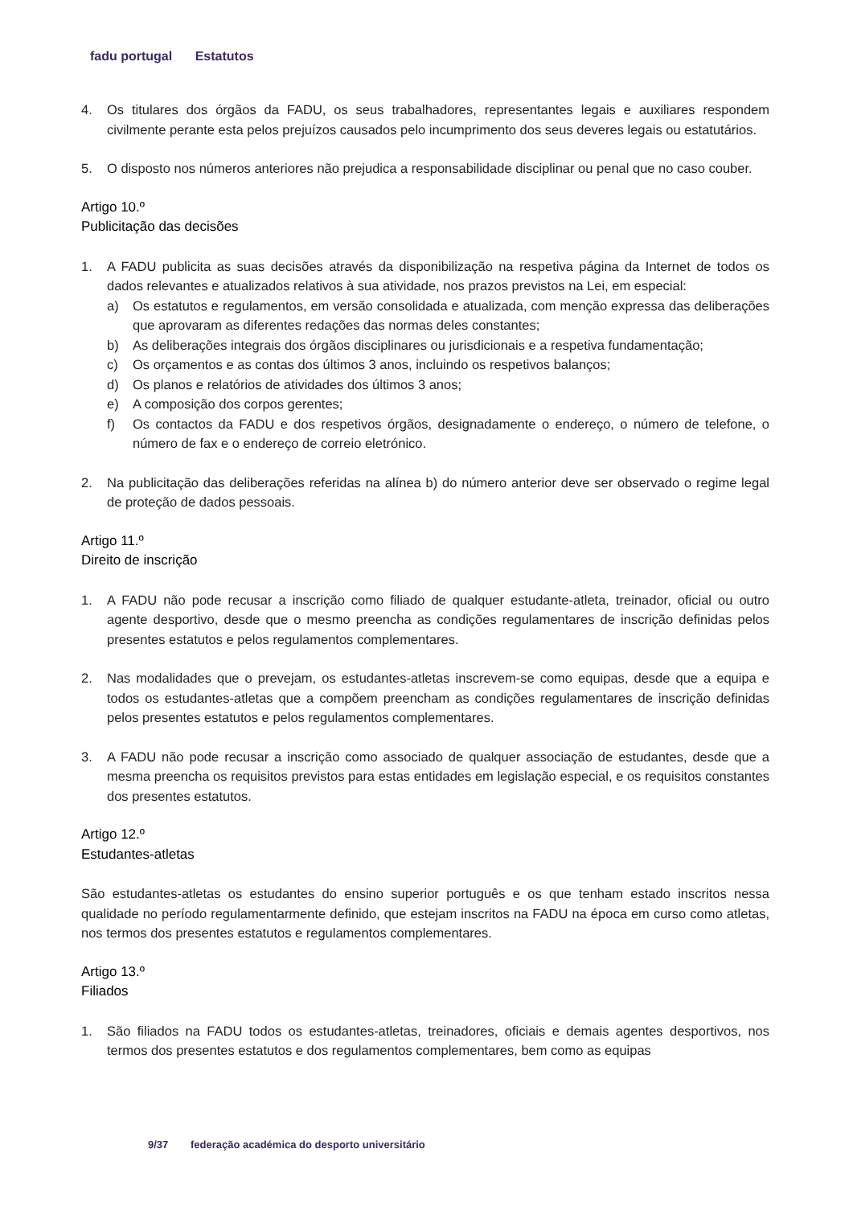fadu portugal Estatutos
4. Os titulares dos órgãos da FADU, os seus trabalhadores, representantes legais e auxiliares respondem civilmente perante esta pelos prejuízos causados pelo incumprimento dos seus deveres legais ou estatutários.
5. O disposto nos números anteriores não prejudica a responsabilidade disciplinar ou penal que no caso couber.
Artigo 10.º
Publicitação das decisões
1. A FADU publicita as suas decisões através da disponibilização na respetiva página da Internet de todos os dados relevantes e atualizados relativos à sua atividade, nos prazos previstos na Lei, em especial:
a) Os estatutos e regulamentos, em versão consolidada e atualizada, com menção expressa das deliberações que aprovaram as diferentes redações das normas deles constantes;
b) As deliberações integrais dos órgãos disciplinares ou jurisdicionais e a respetiva fundamentação;
c) Os orçamentos e as contas dos últimos 3 anos, incluindo os respetivos balanços;
d) Os planos e relatórios de atividades dos últimos 3 anos;
e) A composição dos corpos gerentes;
f) Os contactos da FADU e dos respetivos órgãos, designadamente o endereço, o número de telefone, o número de fax e o endereço de correio eletrónico.
2. Na publicitação das deliberações referidas na alínea b) do número anterior deve ser observado o regime legal de proteção de dados pessoais.
Artigo 11.º
Direito de inscrição
1. A FADU não pode recusar a inscrição como filiado de qualquer estudante-atleta, treinador, oficial ou outro agente desportivo, desde que o mesmo preencha as condições regulamentares de inscrição definidas pelos presentes estatutos e pelos regulamentos complementares.
2. Nas modalidades que o prevejam, os estudantes-atletas inscrevem-se como equipas, desde que a equipa e todos os estudantes-atletas que a compõem preencham as condições regulamentares de inscrição definidas pelos presentes estatutos e pelos regulamentos complementares.
3. A FADU não pode recusar a inscrição como associado de qualquer associação de estudantes, desde que a mesma preencha os requisitos previstos para estas entidades em legislação especial, e os requisitos constantes dos presentes estatutos.
Artigo 12.º
Estudantes-atletas
São estudantes-atletas os estudantes do ensino superior português e os que tenham estado inscritos nessa qualidade no período regulamentarmente definido, que estejam inscritos na FADU na época em curso como atletas, nos termos dos presentes estatutos e regulamentos complementares.
Artigo 13.º
Filiados
1. São filiados na FADU todos os estudantes-atletas, treinadores, oficiais e demais agentes desportivos, nos termos dos presentes estatutos e dos regulamentos complementares, bem como as equipas
9/37 federação académica do desporto universitário